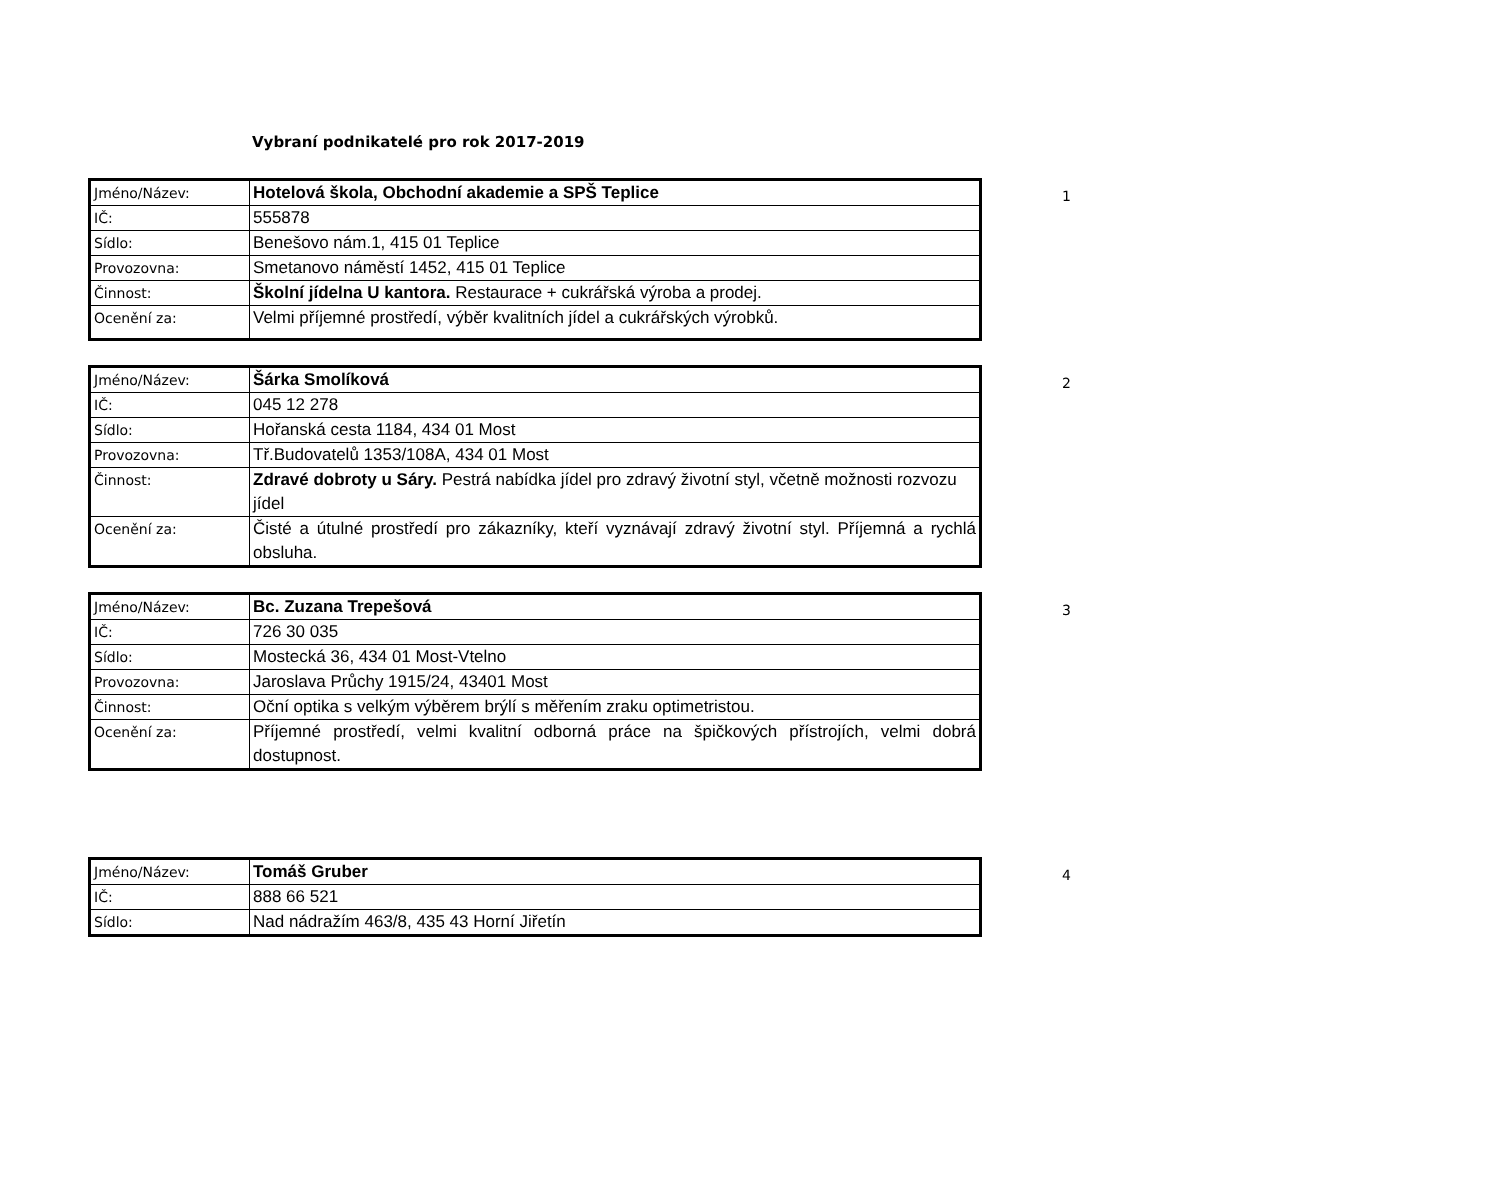Vybraní podnikatelé pro rok 2017-2019
| Jméno/Název: | Hotelová škola, Obchodní akademie a SPŠ Teplice |
| IČ: | 555878 |
| Sídlo: | Benešovo nám.1, 415 01 Teplice |
| Provozovna: | Smetanovo náměstí 1452, 415 01 Teplice |
| Činnost: | Školní jídelna U kantora. Restaurace + cukrářská výroba a prodej. |
| Ocenění za: | Velmi příjemné prostředí, výběr kvalitních jídel a cukrářských výrobků. |
1
| Jméno/Název: | Šárka Smolíková |
| IČ: | 045 12 278 |
| Sídlo: | Hořanská cesta 1184, 434 01 Most |
| Provozovna: | Tř.Budovatelů 1353/108A, 434 01 Most |
| Činnost: | Zdravé dobroty u Sáry. Pestrá nabídka jídel pro zdravý životní styl, včetně možnosti rozvozu jídel |
| Ocenění za: | Čisté a útulné prostředí pro zákazníky, kteří vyznávají zdravý životní styl. Příjemná a rychlá obsluha. |
2
| Jméno/Název: | Bc. Zuzana Trepešová |
| IČ: | 726 30 035 |
| Sídlo: | Mostecká 36, 434 01 Most-Vtelno |
| Provozovna: | Jaroslava Průchy 1915/24, 43401 Most |
| Činnost: | Oční optika s velkým výběrem brýlí s měřením zraku optimetristou. |
| Ocenění za: | Příjemné prostředí, velmi kvalitní odborná práce na špičkových přístrojích, velmi dobrá dostupnost. |
3
| Jméno/Název: | Tomáš Gruber |
| IČ: | 888 66 521 |
| Sídlo: | Nad nádražím 463/8, 435 43 Horní Jiřetín |
4